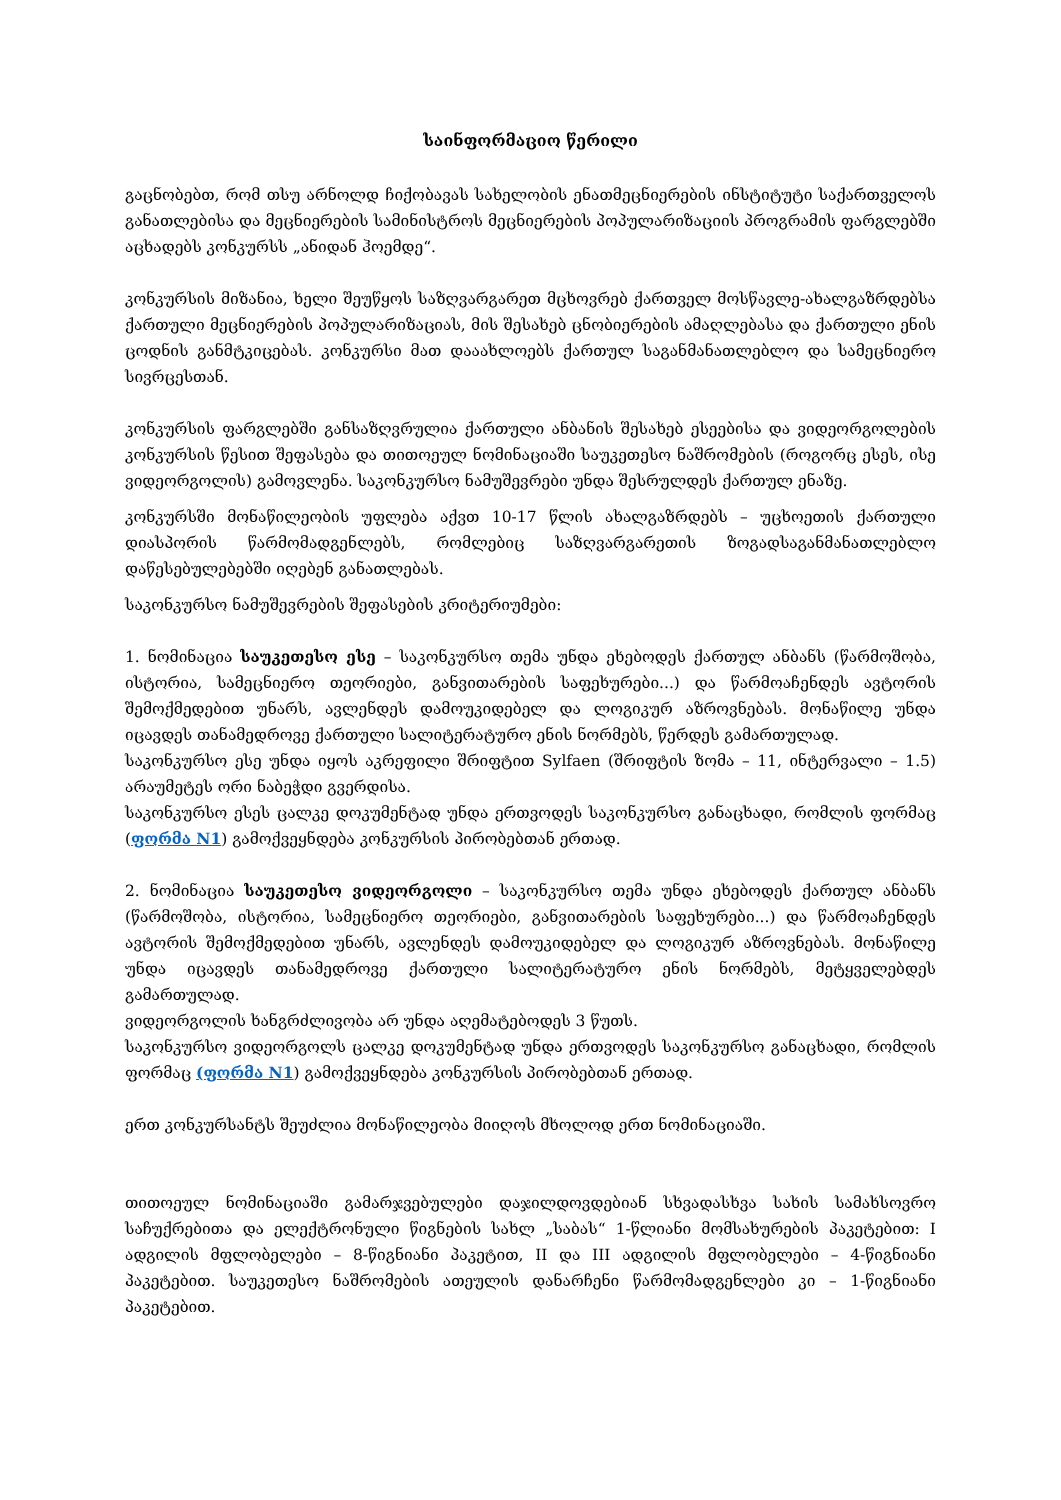საინფორმაციო წერილი
გაცნობებთ, რომ თსუ არნოლდ ჩიქობავას სახელობის ენათმეცნიერების ინსტიტუტი საქართველოს განათლებისა და მეცნიერების სამინისტროს მეცნიერების პოპულარიზაციის პროგრამის ფარგლებში აცხადებს კონკურსს „ანიდან ჰოემდე“.
კონკურსის მიზანია, ხელი შეუწყოს საზღვარგარეთ მცხოვრებ ქართველ მოსწავლე-ახალგაზრდებსა ქართული მეცნიერების პოპულარიზაციას, მის შესახებ ცნობიერების ამაღლებასა და ქართული ენის ცოდნის განმტკიცებას. კონკურსი მათ დააახლოებს ქართულ საგანმანათლებლო და სამეცნიერო სივრცესთან.
კონკურსის ფარგლებში განსაზღვრულია ქართული ანბანის შესახებ ესეებისა და ვიდეორგოლების კონკურსის წესით შეფასება და თითოეულ ნომინაციაში საუკეთესო ნაშრომების (როგორც ესეს, ისე ვიდეორგოლის) გამოვლენა. საკონკურსო ნამუშევრები უნდა შესრულდეს ქართულ ენაზე.
კონკურსში მონაწილეობის უფლება აქვთ 10-17 წლის ახალგაზრდებს – უცხოეთის ქართული დიასპორის წარმომადგენლებს, რომლებიც საზღვარგარეთის ზოგადსაგანმანათლებლო დაწესებულებებში იღებენ განათლებას.
საკონკურსო ნამუშევრების შეფასების კრიტერიუმები:
1. ნომინაცია საუკეთესო ესე – საკონკურსო თემა უნდა ეხებოდეს ქართულ ანბანს (წარმოშობა, ისტორია, სამეცნიერო თეორიები, განვითარების საფეხურები...) და წარმოაჩენდეს ავტორის შემოქმედებით უნარს, ავლენდეს დამოუკიდებელ და ლოგიკურ აზროვნებას. მონაწილე უნდა იცავდეს თანამედროვე ქართული სალიტერატურო ენის ნორმებს, წერდეს გამართულად.
საკონკურსო ესე უნდა იყოს აკრეფილი შრიფტით Sylfaen (შრიფტის ზომა – 11, ინტერვალი – 1.5) არაუმეტეს ორი ნაბეჭდი გვერდისა.
საკონკურსო ესეს ცალკე დოკუმენტად უნდა ერთვოდეს საკონკურსო განაცხადი, რომლის ფორმაც (ფორმა N1) გამოქვეყნდება კონკურსის პირობებთან ერთად.
2. ნომინაცია საუკეთესო ვიდეორგოლი – საკონკურსო თემა უნდა ეხებოდეს ქართულ ანბანს (წარმოშობა, ისტორია, სამეცნიერო თეორიები, განვითარების საფეხურები...) და წარმოაჩენდეს ავტორის შემოქმედებით უნარს, ავლენდეს დამოუკიდებელ და ლოგიკურ აზროვნებას. მონაწილე უნდა იცავდეს თანამედროვე ქართული სალიტერატურო ენის ნორმებს, მეტყველებდეს გამართულად.
ვიდეორგოლის ხანგრძლივობა არ უნდა აღემატებოდეს 3 წუთს.
საკონკურსო ვიდეორგოლს ცალკე დოკუმენტად უნდა ერთვოდეს საკონკურსო განაცხადი, რომლის ფორმაც (ფორმა N1) გამოქვეყნდება კონკურსის პირობებთან ერთად.
ერთ კონკურსანტს შეუძლია მონაწილეობა მიიღოს მხოლოდ ერთ ნომინაციაში.
თითოეულ ნომინაციაში გამარჯვებულები დაჯილდოვდებიან სხვადასხვა სახის სამახსოვრო საჩუქრებითა და ელექტრონული წიგნების სახლ „საბას“ 1-წლიანი მომსახურების პაკეტებით: I ადგილის მფლობელები – 8-წიგნიანი პაკეტით, II და III ადგილის მფლობელები – 4-წიგნიანი პაკეტებით. საუკეთესო ნაშრომების ათეულის დანარჩენი წარმომადგენლები კი – 1-წიგნიანი პაკეტებით.